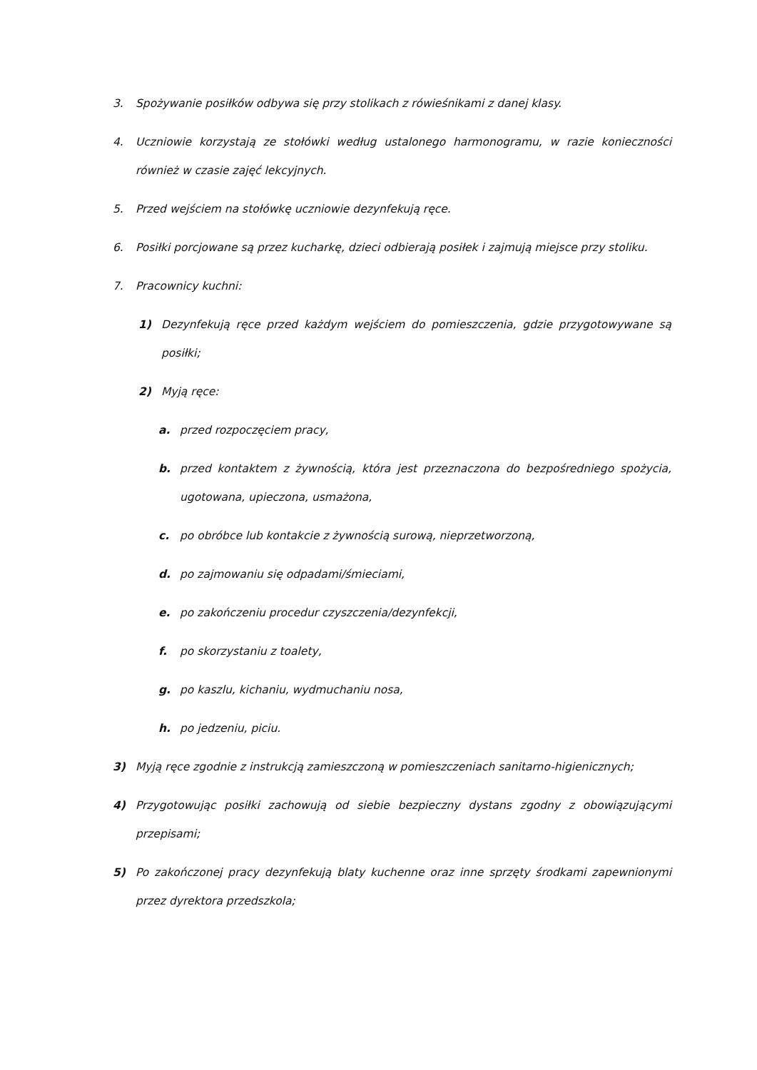3. Spożywanie posiłków odbywa się przy stolikach z rówieśnikami z danej klasy.
4. Uczniowie korzystają ze stołówki według ustalonego harmonogramu, w razie konieczności również w czasie zajęć lekcyjnych.
5. Przed wejściem na stołówkę uczniowie dezynfekują ręce.
6. Posiłki porcjowane są przez kucharkę, dzieci odbierają posiłek i zajmują miejsce przy stoliku.
7. Pracownicy kuchni:
1) Dezynfekują ręce przed każdym wejściem do pomieszczenia, gdzie przygotowywane są posiłki;
2) Myją ręce:
a. przed rozpoczęciem pracy,
b. przed kontaktem z żywnością, która jest przeznaczona do bezpośredniego spożycia, ugotowana, upieczona, usmażona,
c. po obróbce lub kontakcie z żywnością surową, nieprzetworzoną,
d. po zajmowaniu się odpadami/śmieciami,
e. po zakończeniu procedur czyszczenia/dezynfekcji,
f. po skorzystaniu z toalety,
g. po kaszlu, kichaniu, wydmuchaniu nosa,
h. po jedzeniu, piciu.
3) Myją ręce zgodnie z instrukcją zamieszczoną w pomieszczeniach sanitarno-higienicznych;
4) Przygotowując posiłki zachowują od siebie bezpieczny dystans zgodny z obowiązującymi przepisami;
5) Po zakończonej pracy dezynfekują blaty kuchenne oraz inne sprzęty środkami zapewnionymi przez dyrektora przedszkola;